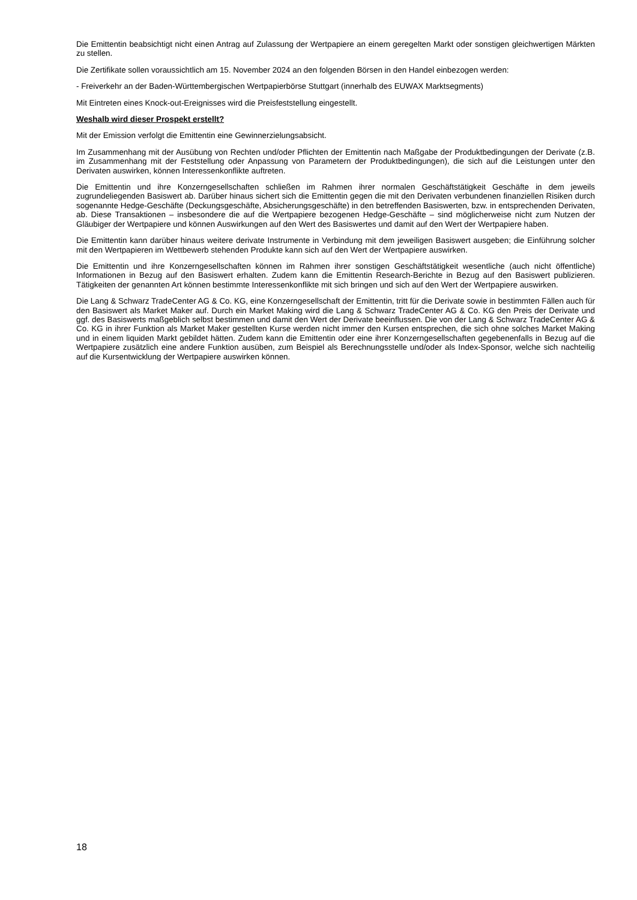Die Emittentin beabsichtigt nicht einen Antrag auf Zulassung der Wertpapiere an einem geregelten Markt oder sonstigen gleichwertigen Märkten zu stellen.
Die Zertifikate sollen voraussichtlich am 15. November 2024 an den folgenden Börsen in den Handel einbezogen werden:
- Freiverkehr an der Baden-Württembergischen Wertpapierbörse Stuttgart (innerhalb des EUWAX Marktsegments)
Mit Eintreten eines Knock-out-Ereignisses wird die Preisfeststellung eingestellt.
Weshalb wird dieser Prospekt erstellt?
Mit der Emission verfolgt die Emittentin eine Gewinnerzielungsabsicht.
Im Zusammenhang mit der Ausübung von Rechten und/oder Pflichten der Emittentin nach Maßgabe der Produktbedingungen der Derivate (z.B. im Zusammenhang mit der Feststellung oder Anpassung von Parametern der Produktbedingungen), die sich auf die Leistungen unter den Derivaten auswirken, können Interessenkonflikte auftreten.
Die Emittentin und ihre Konzerngesellschaften schließen im Rahmen ihrer normalen Geschäftstätigkeit Geschäfte in dem jeweils zugrundeliegenden Basiswert ab. Darüber hinaus sichert sich die Emittentin gegen die mit den Derivaten verbundenen finanziellen Risiken durch sogenannte Hedge-Geschäfte (Deckungsgeschäfte, Absicherungsgeschäfte) in den betreffenden Basiswerten, bzw. in entsprechenden Derivaten, ab. Diese Transaktionen – insbesondere die auf die Wertpapiere bezogenen Hedge-Geschäfte – sind möglicherweise nicht zum Nutzen der Gläubiger der Wertpapiere und können Auswirkungen auf den Wert des Basiswertes und damit auf den Wert der Wertpapiere haben.
Die Emittentin kann darüber hinaus weitere derivate Instrumente in Verbindung mit dem jeweiligen Basiswert ausgeben; die Einführung solcher mit den Wertpapieren im Wettbewerb stehenden Produkte kann sich auf den Wert der Wertpapiere auswirken.
Die Emittentin und ihre Konzerngesellschaften können im Rahmen ihrer sonstigen Geschäftstätigkeit wesentliche (auch nicht öffentliche) Informationen in Bezug auf den Basiswert erhalten. Zudem kann die Emittentin Research-Berichte in Bezug auf den Basiswert publizieren. Tätigkeiten der genannten Art können bestimmte Interessenkonflikte mit sich bringen und sich auf den Wert der Wertpapiere auswirken.
Die Lang & Schwarz TradeCenter AG & Co. KG, eine Konzerngesellschaft der Emittentin, tritt für die Derivate sowie in bestimmten Fällen auch für den Basiswert als Market Maker auf. Durch ein Market Making wird die Lang & Schwarz TradeCenter AG & Co. KG den Preis der Derivate und ggf. des Basiswerts maßgeblich selbst bestimmen und damit den Wert der Derivate beeinflussen. Die von der Lang & Schwarz TradeCenter AG & Co. KG in ihrer Funktion als Market Maker gestellten Kurse werden nicht immer den Kursen entsprechen, die sich ohne solches Market Making und in einem liquiden Markt gebildet hätten. Zudem kann die Emittentin oder eine ihrer Konzerngesellschaften gegebenenfalls in Bezug auf die Wertpapiere zusätzlich eine andere Funktion ausüben, zum Beispiel als Berechnungsstelle und/oder als Index-Sponsor, welche sich nachteilig auf die Kursentwicklung der Wertpapiere auswirken können.
18